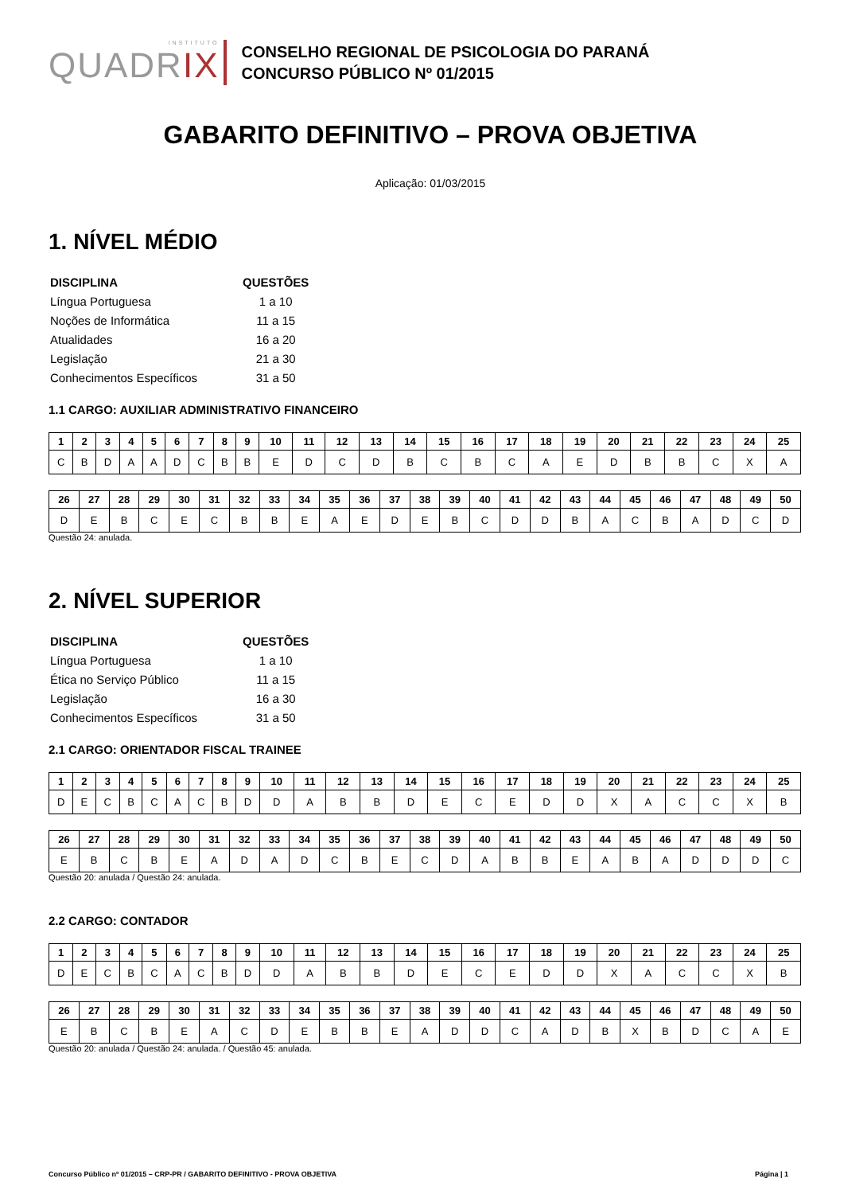INSTITUTO
QUADRIX
CONSELHO REGIONAL DE PSICOLOGIA DO PARANÁ
CONCURSO PÚBLICO Nº 01/2015
GABARITO DEFINITIVO – PROVA OBJETIVA
Aplicação: 01/03/2015
1. NÍVEL MÉDIO
| DISCIPLINA | QUESTÕES |
| Língua Portuguesa | 1 a 10 |
| Noções de Informática | 11 a 15 |
| Atualidades | 16 a 20 |
| Legislação | 21 a 30 |
| Conhecimentos Específicos | 31 a 50 |
1.1 CARGO: AUXILIAR ADMINISTRATIVO FINANCEIRO
| 1 | 2 | 3 | 4 | 5 | 6 | 7 | 8 | 9 | 10 | 11 | 12 | 13 | 14 | 15 | 16 | 17 | 18 | 19 | 20 | 21 | 22 | 23 | 24 | 25 |
| --- | --- | --- | --- | --- | --- | --- | --- | --- | --- | --- | --- | --- | --- | --- | --- | --- | --- | --- | --- | --- | --- | --- | --- | --- |
| C | B | D | A | A | D | C | B | B | E | D | C | D | B | C | B | C | A | E | D | B | B | C | X | A |
| 26 | 27 | 28 | 29 | 30 | 31 | 32 | 33 | 34 | 35 | 36 | 37 | 38 | 39 | 40 | 41 | 42 | 43 | 44 | 45 | 46 | 47 | 48 | 49 | 50 |
| --- | --- | --- | --- | --- | --- | --- | --- | --- | --- | --- | --- | --- | --- | --- | --- | --- | --- | --- | --- | --- | --- | --- | --- | --- |
| D | E | B | C | E | C | B | B | E | A | E | D | E | B | C | D | D | B | A | C | B | A | D | C | D |
Questão 24: anulada.
2. NÍVEL SUPERIOR
| DISCIPLINA | QUESTÕES |
| Língua Portuguesa | 1 a 10 |
| Ética no Serviço Público | 11 a 15 |
| Legislação | 16 a 30 |
| Conhecimentos Específicos | 31 a 50 |
2.1 CARGO: ORIENTADOR FISCAL TRAINEE
| 1 | 2 | 3 | 4 | 5 | 6 | 7 | 8 | 9 | 10 | 11 | 12 | 13 | 14 | 15 | 16 | 17 | 18 | 19 | 20 | 21 | 22 | 23 | 24 | 25 |
| --- | --- | --- | --- | --- | --- | --- | --- | --- | --- | --- | --- | --- | --- | --- | --- | --- | --- | --- | --- | --- | --- | --- | --- | --- |
| D | E | C | B | C | A | C | B | D | D | A | B | B | D | E | C | E | D | D | X | A | C | C | X | B |
| 26 | 27 | 28 | 29 | 30 | 31 | 32 | 33 | 34 | 35 | 36 | 37 | 38 | 39 | 40 | 41 | 42 | 43 | 44 | 45 | 46 | 47 | 48 | 49 | 50 |
| --- | --- | --- | --- | --- | --- | --- | --- | --- | --- | --- | --- | --- | --- | --- | --- | --- | --- | --- | --- | --- | --- | --- | --- | --- |
| E | B | C | B | E | A | D | A | D | C | B | E | C | D | A | B | B | E | A | B | A | D | D | D | C |
Questão 20: anulada / Questão 24: anulada.
2.2 CARGO: CONTADOR
| 1 | 2 | 3 | 4 | 5 | 6 | 7 | 8 | 9 | 10 | 11 | 12 | 13 | 14 | 15 | 16 | 17 | 18 | 19 | 20 | 21 | 22 | 23 | 24 | 25 |
| --- | --- | --- | --- | --- | --- | --- | --- | --- | --- | --- | --- | --- | --- | --- | --- | --- | --- | --- | --- | --- | --- | --- | --- | --- |
| D | E | C | B | C | A | C | B | D | D | A | B | B | D | E | C | E | D | D | X | A | C | C | X | B |
| 26 | 27 | 28 | 29 | 30 | 31 | 32 | 33 | 34 | 35 | 36 | 37 | 38 | 39 | 40 | 41 | 42 | 43 | 44 | 45 | 46 | 47 | 48 | 49 | 50 |
| --- | --- | --- | --- | --- | --- | --- | --- | --- | --- | --- | --- | --- | --- | --- | --- | --- | --- | --- | --- | --- | --- | --- | --- | --- |
| E | B | C | B | E | A | C | D | E | B | B | E | A | D | D | C | A | D | B | X | B | D | C | A | E |
Questão 20: anulada / Questão 24: anulada. / Questão 45: anulada.
Concurso Público nº 01/2015 – CRP-PR / GABARITO DEFINITIVO - PROVA OBJETIVA Página | 1